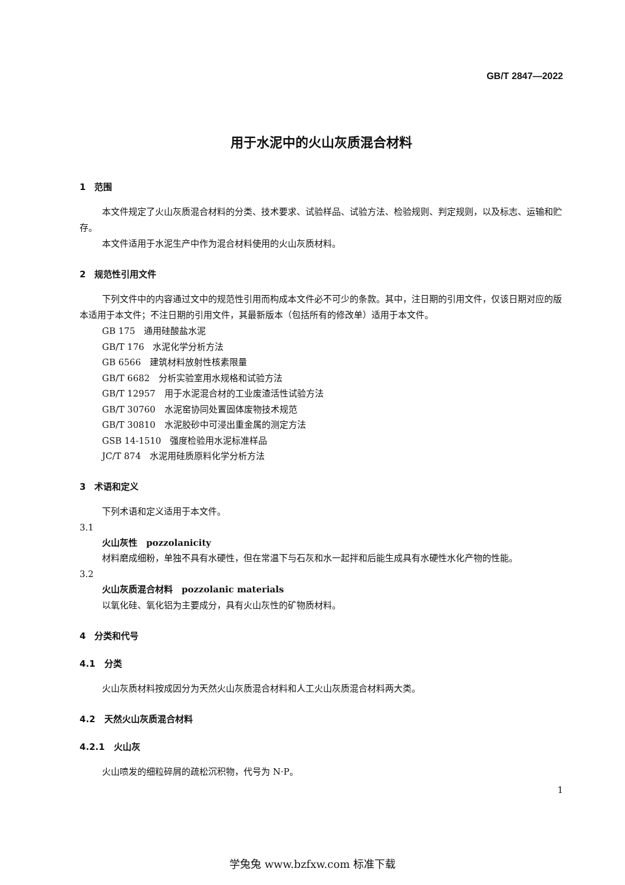GB/T 2847—2022
用于水泥中的火山灰质混合材料
1　范围
本文件规定了火山灰质混合材料的分类、技术要求、试验样品、试验方法、检验规则、判定规则，以及标志、运输和贮存。
本文件适用于水泥生产中作为混合材料使用的火山灰质材料。
2　规范性引用文件
下列文件中的内容通过文中的规范性引用而构成本文件必不可少的条款。其中，注日期的引用文件，仅该日期对应的版本适用于本文件；不注日期的引用文件，其最新版本（包括所有的修改单）适用于本文件。
GB 175　通用硅酸盐水泥
GB/T 176　水泥化学分析方法
GB 6566　建筑材料放射性核素限量
GB/T 6682　分析实验室用水规格和试验方法
GB/T 12957　用于水泥混合材的工业废渣活性试验方法
GB/T 30760　水泥窑协同处置固体废物技术规范
GB/T 30810　水泥胶砂中可浸出重金属的测定方法
GSB 14-1510　强度检验用水泥标准样品
JC/T 874　水泥用硅质原料化学分析方法
3　术语和定义
下列术语和定义适用于本文件。
3.1
火山灰性　pozzolanicity
材料磨成细粉，单独不具有水硬性，但在常温下与石灰和水一起拌和后能生成具有水硬性水化产物的性能。
3.2
火山灰质混合材料　pozzolanic materials
以氧化硅、氧化铝为主要成分，具有火山灰性的矿物质材料。
4　分类和代号
4.1　分类
火山灰质材料按成因分为天然火山灰质混合材料和人工火山灰质混合材料两大类。
4.2　天然火山灰质混合材料
4.2.1　火山灰
火山喷发的细粒碎屑的疏松沉积物，代号为 N·P。
1
学兔兔 www.bzfxw.com 标准下载